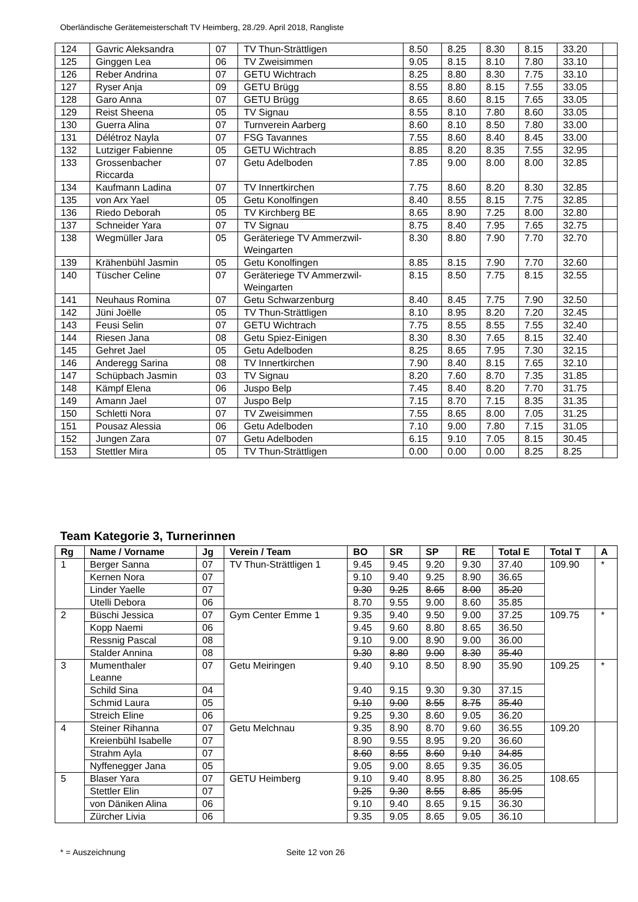Oberländische Gerätemeisterschaft TV Heimberg, 28./29. April 2018, Rangliste
| 124 | Gavric Aleksandra | 07 | TV Thun-Strättligen | 8.50 | 8.25 | 8.30 | 8.15 | 33.20 | |
| 125 | Ginggen Lea | 06 | TV Zweisimmen | 9.05 | 8.15 | 8.10 | 7.80 | 33.10 | |
| 126 | Reber Andrina | 07 | GETU Wichtrach | 8.25 | 8.80 | 8.30 | 7.75 | 33.10 | |
| 127 | Ryser Anja | 09 | GETU Brügg | 8.55 | 8.80 | 8.15 | 7.55 | 33.05 | |
| 128 | Garo Anna | 07 | GETU Brügg | 8.65 | 8.60 | 8.15 | 7.65 | 33.05 | |
| 129 | Reist Sheena | 05 | TV Signau | 8.55 | 8.10 | 7.80 | 8.60 | 33.05 | |
| 130 | Guerra Alina | 07 | Turnverein Aarberg | 8.60 | 8.10 | 8.50 | 7.80 | 33.00 | |
| 131 | Délétroz Nayla | 07 | FSG Tavannes | 7.55 | 8.60 | 8.40 | 8.45 | 33.00 | |
| 132 | Lutziger Fabienne | 05 | GETU Wichtrach | 8.85 | 8.20 | 8.35 | 7.55 | 32.95 | |
| 133 | Grossenbacher Riccarda | 07 | Getu Adelboden | 7.85 | 9.00 | 8.00 | 8.00 | 32.85 | |
| 134 | Kaufmann Ladina | 07 | TV Innertkirchen | 7.75 | 8.60 | 8.20 | 8.30 | 32.85 | |
| 135 | von Arx Yael | 05 | Getu Konolfingen | 8.40 | 8.55 | 8.15 | 7.75 | 32.85 | |
| 136 | Riedo Deborah | 05 | TV Kirchberg BE | 8.65 | 8.90 | 7.25 | 8.00 | 32.80 | |
| 137 | Schneider Yara | 07 | TV Signau | 8.75 | 8.40 | 7.95 | 7.65 | 32.75 | |
| 138 | Wegmüller Jara | 05 | Geräteriege TV Ammerzwil- Weingarten | 8.30 | 8.80 | 7.90 | 7.70 | 32.70 | |
| 139 | Krähenbühl Jasmin | 05 | Getu Konolfingen | 8.85 | 8.15 | 7.90 | 7.70 | 32.60 | |
| 140 | Tüscher Celine | 07 | Geräteriege TV Ammerzwil- Weingarten | 8.15 | 8.50 | 7.75 | 8.15 | 32.55 | |
| 141 | Neuhaus Romina | 07 | Getu Schwarzenburg | 8.40 | 8.45 | 7.75 | 7.90 | 32.50 | |
| 142 | Jüni Joëlle | 05 | TV Thun-Strättligen | 8.10 | 8.95 | 8.20 | 7.20 | 32.45 | |
| 143 | Feusi Selin | 07 | GETU Wichtrach | 7.75 | 8.55 | 8.55 | 7.55 | 32.40 | |
| 144 | Riesen Jana | 08 | Getu Spiez-Einigen | 8.30 | 8.30 | 7.65 | 8.15 | 32.40 | |
| 145 | Gehret Jael | 05 | Getu Adelboden | 8.25 | 8.65 | 7.95 | 7.30 | 32.15 | |
| 146 | Anderegg Sarina | 08 | TV Innertkirchen | 7.90 | 8.40 | 8.15 | 7.65 | 32.10 | |
| 147 | Schüpbach Jasmin | 03 | TV Signau | 8.20 | 7.60 | 8.70 | 7.35 | 31.85 | |
| 148 | Kämpf Elena | 06 | Juspo Belp | 7.45 | 8.40 | 8.20 | 7.70 | 31.75 | |
| 149 | Amann Jael | 07 | Juspo Belp | 7.15 | 8.70 | 7.15 | 8.35 | 31.35 | |
| 150 | Schletti Nora | 07 | TV Zweisimmen | 7.55 | 8.65 | 8.00 | 7.05 | 31.25 | |
| 151 | Pousaz Alessia | 06 | Getu Adelboden | 7.10 | 9.00 | 7.80 | 7.15 | 31.05 | |
| 152 | Jungen Zara | 07 | Getu Adelboden | 6.15 | 9.10 | 7.05 | 8.15 | 30.45 | |
| 153 | Stettler Mira | 05 | TV Thun-Strättligen | 0.00 | 0.00 | 0.00 | 8.25 | 8.25 | |
Team Kategorie 3, Turnerinnen
| Rg | Name / Vorname | Jg | Verein / Team | BO | SR | SP | RE | Total E | Total T | A |
| --- | --- | --- | --- | --- | --- | --- | --- | --- | --- | --- |
| 1 | Berger Sanna | 07 | TV Thun-Strättligen 1 | 9.45 | 9.45 | 9.20 | 9.30 | 37.40 | 109.90 | * |
| | Kernen Nora | 07 | | 9.10 | 9.40 | 9.25 | 8.90 | 36.65 | | |
| | Linder Yaelle | 07 | | 9.30 | 9.25 | 8.65 | 8.00 | 35.20 | | |
| | Utelli Debora | 06 | | 8.70 | 9.55 | 9.00 | 8.60 | 35.85 | | |
| 2 | Büschi Jessica | 07 | Gym Center Emme 1 | 9.35 | 9.40 | 9.50 | 9.00 | 37.25 | 109.75 | * |
| | Kopp Naemi | 06 | | 9.45 | 9.60 | 8.80 | 8.65 | 36.50 | | |
| | Ressnig Pascal | 08 | | 9.10 | 9.00 | 8.90 | 9.00 | 36.00 | | |
| | Stalder Annina | 08 | | 9.30 | 8.80 | 9.00 | 8.30 | 35.40 | | |
| 3 | Mumenthaler Leanne | 07 | Getu Meiringen | 9.40 | 9.10 | 8.50 | 8.90 | 35.90 | 109.25 | * |
| | Schild Sina | 04 | | 9.40 | 9.15 | 9.30 | 9.30 | 37.15 | | |
| | Schmid Laura | 05 | | 9.10 | 9.00 | 8.55 | 8.75 | 35.40 | | |
| | Streich Eline | 06 | | 9.25 | 9.30 | 8.60 | 9.05 | 36.20 | | |
| 4 | Steiner Rihanna | 07 | Getu Melchnau | 9.35 | 8.90 | 8.70 | 9.60 | 36.55 | 109.20 | |
| | Kreienbühl Isabelle | 07 | | 8.90 | 9.55 | 8.95 | 9.20 | 36.60 | | |
| | Strahm Ayla | 07 | | 8.60 | 8.55 | 8.60 | 9.10 | 34.85 | | |
| | Nyffenegger Jana | 05 | | 9.05 | 9.00 | 8.65 | 9.35 | 36.05 | | |
| 5 | Blaser Yara | 07 | GETU Heimberg | 9.10 | 9.40 | 8.95 | 8.80 | 36.25 | 108.65 | |
| | Stettler Elin | 07 | | 9.25 | 9.30 | 8.55 | 8.85 | 35.95 | | |
| | von Däniken Alina | 06 | | 9.10 | 9.40 | 8.65 | 9.15 | 36.30 | | |
| | Zürcher Livia | 06 | | 9.35 | 9.05 | 8.65 | 9.05 | 36.10 | | |
* = Auszeichnung Seite 12 von 26